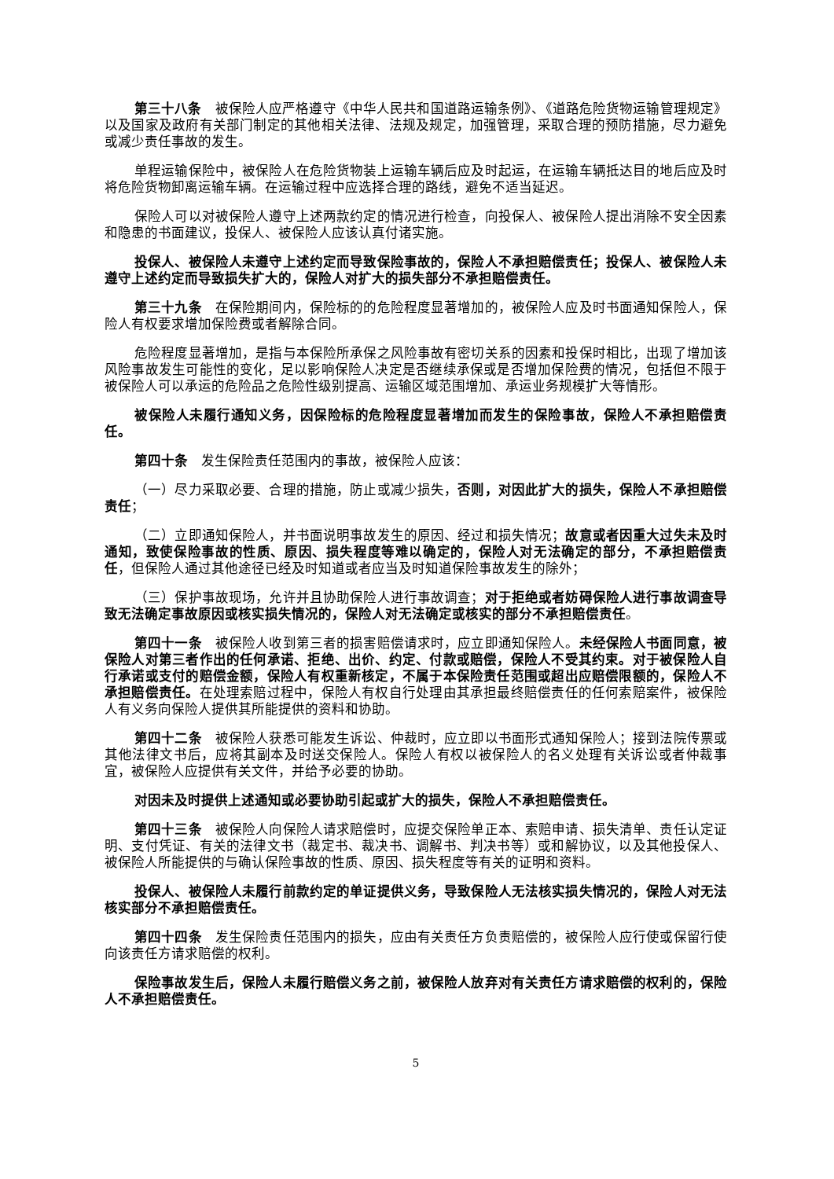第三十八条　被保险人应严格遵守《中华人民共和国道路运输条例》、《道路危险货物运输管理规定》以及国家及政府有关部门制定的其他相关法律、法规及规定，加强管理，采取合理的预防措施，尽力避免或减少责任事故的发生。
单程运输保险中，被保险人在危险货物装上运输车辆后应及时起运，在运输车辆抵达目的地后应及时将危险货物卸离运输车辆。在运输过程中应选择合理的路线，避免不适当延迟。
保险人可以对被保险人遵守上述两款约定的情况进行检查，向投保人、被保险人提出消除不安全因素和隐患的书面建议，投保人、被保险人应该认真付诸实施。
投保人、被保险人未遵守上述约定而导致保险事故的，保险人不承担赔偿责任；投保人、被保险人未遵守上述约定而导致损失扩大的，保险人对扩大的损失部分不承担赔偿责任。
第三十九条　在保险期间内，保险标的的危险程度显著增加的，被保险人应及时书面通知保险人，保险人有权要求增加保险费或者解除合同。
危险程度显著增加，是指与本保险所承保之风险事故有密切关系的因素和投保时相比，出现了增加该风险事故发生可能性的变化，足以影响保险人决定是否继续承保或是否增加保险费的情况，包括但不限于被保险人可以承运的危险品之危险性级别提高、运输区域范围增加、承运业务规模扩大等情形。
被保险人未履行通知义务，因保险标的危险程度显著增加而发生的保险事故，保险人不承担赔偿责任。
第四十条　发生保险责任范围内的事故，被保险人应该：
（一）尽力采取必要、合理的措施，防止或减少损失，否则，对因此扩大的损失，保险人不承担赔偿责任；
（二）立即通知保险人，并书面说明事故发生的原因、经过和损失情况；故意或者因重大过失未及时通知，致使保险事故的性质、原因、损失程度等难以确定的，保险人对无法确定的部分，不承担赔偿责任，但保险人通过其他途径已经及时知道或者应当及时知道保险事故发生的除外；
（三）保护事故现场，允许并且协助保险人进行事故调查；对于拒绝或者妨碍保险人进行事故调查导致无法确定事故原因或核实损失情况的，保险人对无法确定或核实的部分不承担赔偿责任。
第四十一条　被保险人收到第三者的损害赔偿请求时，应立即通知保险人。未经保险人书面同意，被保险人对第三者作出的任何承诺、拒绝、出价、约定、付款或赔偿，保险人不受其约束。对于被保险人自行承诺或支付的赔偿金额，保险人有权重新核定，不属于本保险责任范围或超出应赔偿限额的，保险人不承担赔偿责任。在处理索赔过程中，保险人有权自行处理由其承担最终赔偿责任的任何索赔案件，被保险人有义务向保险人提供其所能提供的资料和协助。
第四十二条　被保险人获悉可能发生诉讼、仲裁时，应立即以书面形式通知保险人；接到法院传票或其他法律文书后，应将其副本及时送交保险人。保险人有权以被保险人的名义处理有关诉讼或者仲裁事宜，被保险人应提供有关文件，并给予必要的协助。
对因未及时提供上述通知或必要协助引起或扩大的损失，保险人不承担赔偿责任。
第四十三条　被保险人向保险人请求赔偿时，应提交保险单正本、索赔申请、损失清单、责任认定证明、支付凭证、有关的法律文书（裁定书、裁决书、调解书、判决书等）或和解协议，以及其他投保人、被保险人所能提供的与确认保险事故的性质、原因、损失程度等有关的证明和资料。
投保人、被保险人未履行前款约定的单证提供义务，导致保险人无法核实损失情况的，保险人对无法核实部分不承担赔偿责任。
第四十四条　发生保险责任范围内的损失，应由有关责任方负责赔偿的，被保险人应行使或保留行使向该责任方请求赔偿的权利。
保险事故发生后，保险人未履行赔偿义务之前，被保险人放弃对有关责任方请求赔偿的权利的，保险人不承担赔偿责任。
5